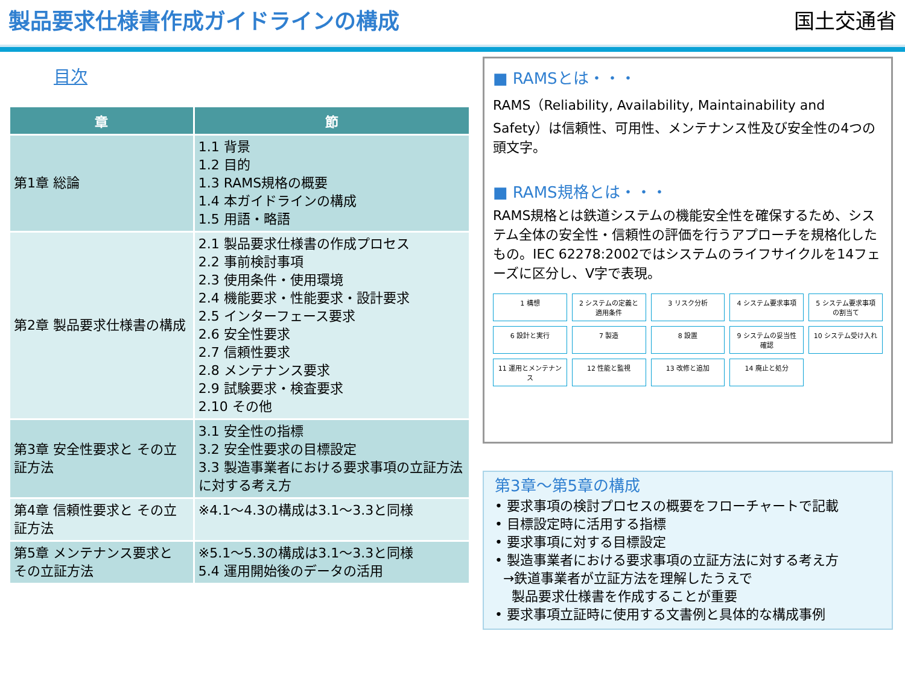製品要求仕様書作成ガイドラインの構成 国土交通省
目次
| 章 | 節 |
| --- | --- |
| 第1章 総論 | 1.1 背景 1.2 目的 1.3 RAMS規格の概要 1.4 本ガイドラインの構成 1.5 用語・略語 |
| 第2章 製品要求仕様書の構成 | 2.1 製品要求仕様書の作成プロセス 2.2 事前検討事項 2.3 使用条件・使用環境 2.4 機能要求・性能要求・設計要求 2.5 インターフェース要求 2.6 安全性要求 2.7 信頼性要求 2.8 メンテナンス要求 2.9 試験要求・検査要求 2.10 その他 |
| 第3章 安全性要求と その立証方法 | 3.1 安全性の指標 3.2 安全性要求の目標設定 3.3 製造事業者における要求事項の立証方法に対する考え方 |
| 第4章 信頼性要求と その立証方法 | ※4.1～4.3の構成は3.1～3.3と同様 |
| 第5章 メンテナンス要求と その立証方法 | ※5.1～5.3の構成は3.1～3.3と同様 5.4 運用開始後のデータの活用 |
■ RAMSとは・・・
RAMS（Reliability, Availability, Maintainability and Safety）は信頼性、可用性、メンテナンス性及び安全性の4つの頭文字。
■ RAMS規格とは・・・
RAMS規格とは鉄道システムの機能安全性を確保するため、システム全体の安全性・信頼性の評価を行うアプローチを規格化したもの。IEC 62278:2002ではシステムのライフサイクルを14フェーズに区分し、V字で表現。
1 構想
2 システムの定義と適用条件
3 リスク分析
4 システム要求事項
5 システム要求事項の割当て
6 設計と実行
7 製造
8 設置
9 システムの妥当性確認
10 システム受け入れ
11 運用とメンテナンス
12 性能と監視
13 改修と追加
14 廃止と処分
第3章～第5章の構成
• 要求事項の検討プロセスの概要をフローチャートで記載
• 目標設定時に活用する指標
• 要求事項に対する目標設定
• 製造事業者における要求事項の立証方法に対する考え方
→鉄道事業者が立証方法を理解したうえで
製品要求仕様書を作成することが重要
• 要求事項立証時に使用する文書例と具体的な構成事例